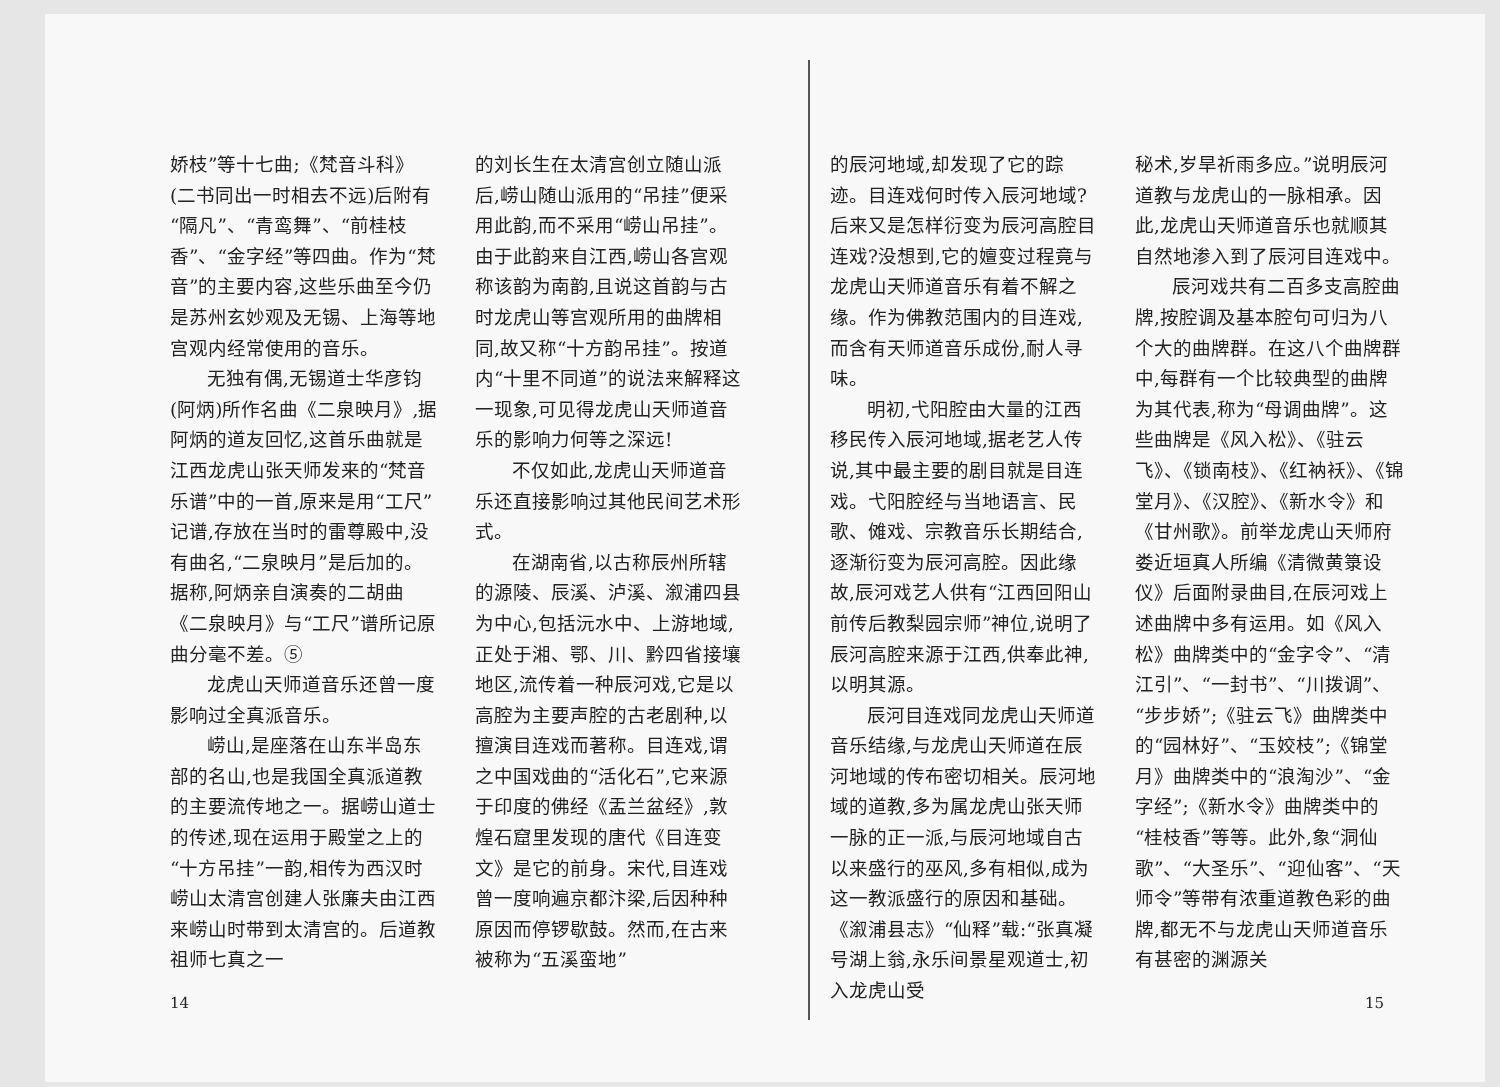娇枝”等十七曲;《梵音斗科》(二书同出一时相去不远)后附有“隔凡”、“青鸾舞”、“前桂枝香”、“金字经”等四曲。作为“梵音”的主要内容,这些乐曲至今仍是苏州玄妙观及无锡、上海等地宫观内经常使用的音乐。
无独有偶,无锡道士华彦钧(阿炳)所作名曲《二泉映月》,据阿炳的道友回忆,这首乐曲就是江西龙虎山张天师发来的“梵音乐谱”中的一首,原来是用“工尺”记谱,存放在当时的雷尊殿中,没有曲名,“二泉映月”是后加的。据称,阿炳亲自演奏的二胡曲《二泉映月》与“工尺”谱所记原曲分毫不差。⑤
龙虎山天师道音乐还曾一度影响过全真派音乐。
崂山,是座落在山东半岛东部的名山,也是我国全真派道教的主要流传地之一。据崂山道士的传述,现在运用于殿堂之上的“十方吊挂”一韵,相传为西汉时崂山太清宫创建人张廉夫由江西来崂山时带到太清宫的。后道教祖师七真之一
14
的刘长生在太清宫创立随山派后,崂山随山派用的“吊挂”便采用此韵,而不采用“崂山吊挂”。由于此韵来自江西,崂山各宫观称该韵为南韵,且说这首韵与古时龙虎山等宫观所用的曲牌相同,故又称“十方韵吊挂”。按道内“十里不同道”的说法来解释这一现象,可见得龙虎山天师道音乐的影响力何等之深远!
不仅如此,龙虎山天师道音乐还直接影响过其他民间艺术形式。
在湖南省,以古称辰州所辖的源陵、辰溪、泸溪、溆浦四县为中心,包括沅水中、上游地域,正处于湘、鄂、川、黔四省接壤地区,流传着一种辰河戏,它是以高腔为主要声腔的古老剧种,以擅演目连戏而著称。目连戏,谓之中国戏曲的“活化石”,它来源于印度的佛经《盂兰盆经》,敦煌石窟里发现的唐代《目连变文》是它的前身。宋代,目连戏曾一度响遍京都汴梁,后因种种原因而停锣歇鼓。然而,在古来被称为“五溪蛮地”
的辰河地域,却发现了它的踪迹。目连戏何时传入辰河地域?后来又是怎样衍变为辰河高腔目连戏?没想到,它的嬗变过程竟与龙虎山天师道音乐有着不解之缘。作为佛教范围内的目连戏,而含有天师道音乐成份,耐人寻味。
明初,弋阳腔由大量的江西移民传入辰河地域,据老艺人传说,其中最主要的剧目就是目连戏。弋阳腔经与当地语言、民歌、傩戏、宗教音乐长期结合,逐渐衍变为辰河高腔。因此缘故,辰河戏艺人供有“江西回阳山前传后教梨园宗师”神位,说明了辰河高腔来源于江西,供奉此神,以明其源。
辰河目连戏同龙虎山天师道音乐结缘,与龙虎山天师道在辰河地域的传布密切相关。辰河地域的道教,多为属龙虎山张天师一脉的正一派,与辰河地域自古以来盛行的巫风,多有相似,成为这一教派盛行的原因和基础。《溆浦县志》“仙释”载:“张真凝号湖上翁,永乐间景星观道士,初入龙虎山受
秘术,岁旱祈雨多应。”说明辰河道教与龙虎山的一脉相承。因此,龙虎山天师道音乐也就顺其自然地渗入到了辰河目连戏中。
辰河戏共有二百多支高腔曲牌,按腔调及基本腔句可归为八个大的曲牌群。在这八个曲牌群中,每群有一个比较典型的曲牌为其代表,称为“母调曲牌”。这些曲牌是《风入松》、《驻云飞》、《锁南枝》、《红衲袄》、《锦堂月》、《汉腔》、《新水令》和《甘州歌》。前举龙虎山天师府娄近垣真人所编《清微黄箓设仪》后面附录曲目,在辰河戏上述曲牌中多有运用。如《风入松》曲牌类中的“金字令”、“清江引”、“一封书”、“川拨调”、“步步娇”;《驻云飞》曲牌类中的“园林好”、“玉姣枝”;《锦堂月》曲牌类中的“浪淘沙”、“金字经”;《新水令》曲牌类中的“桂枝香”等等。此外,象“洞仙歌”、“大圣乐”、“迎仙客”、“天师令”等带有浓重道教色彩的曲牌,都无不与龙虎山天师道音乐有甚密的渊源关
15